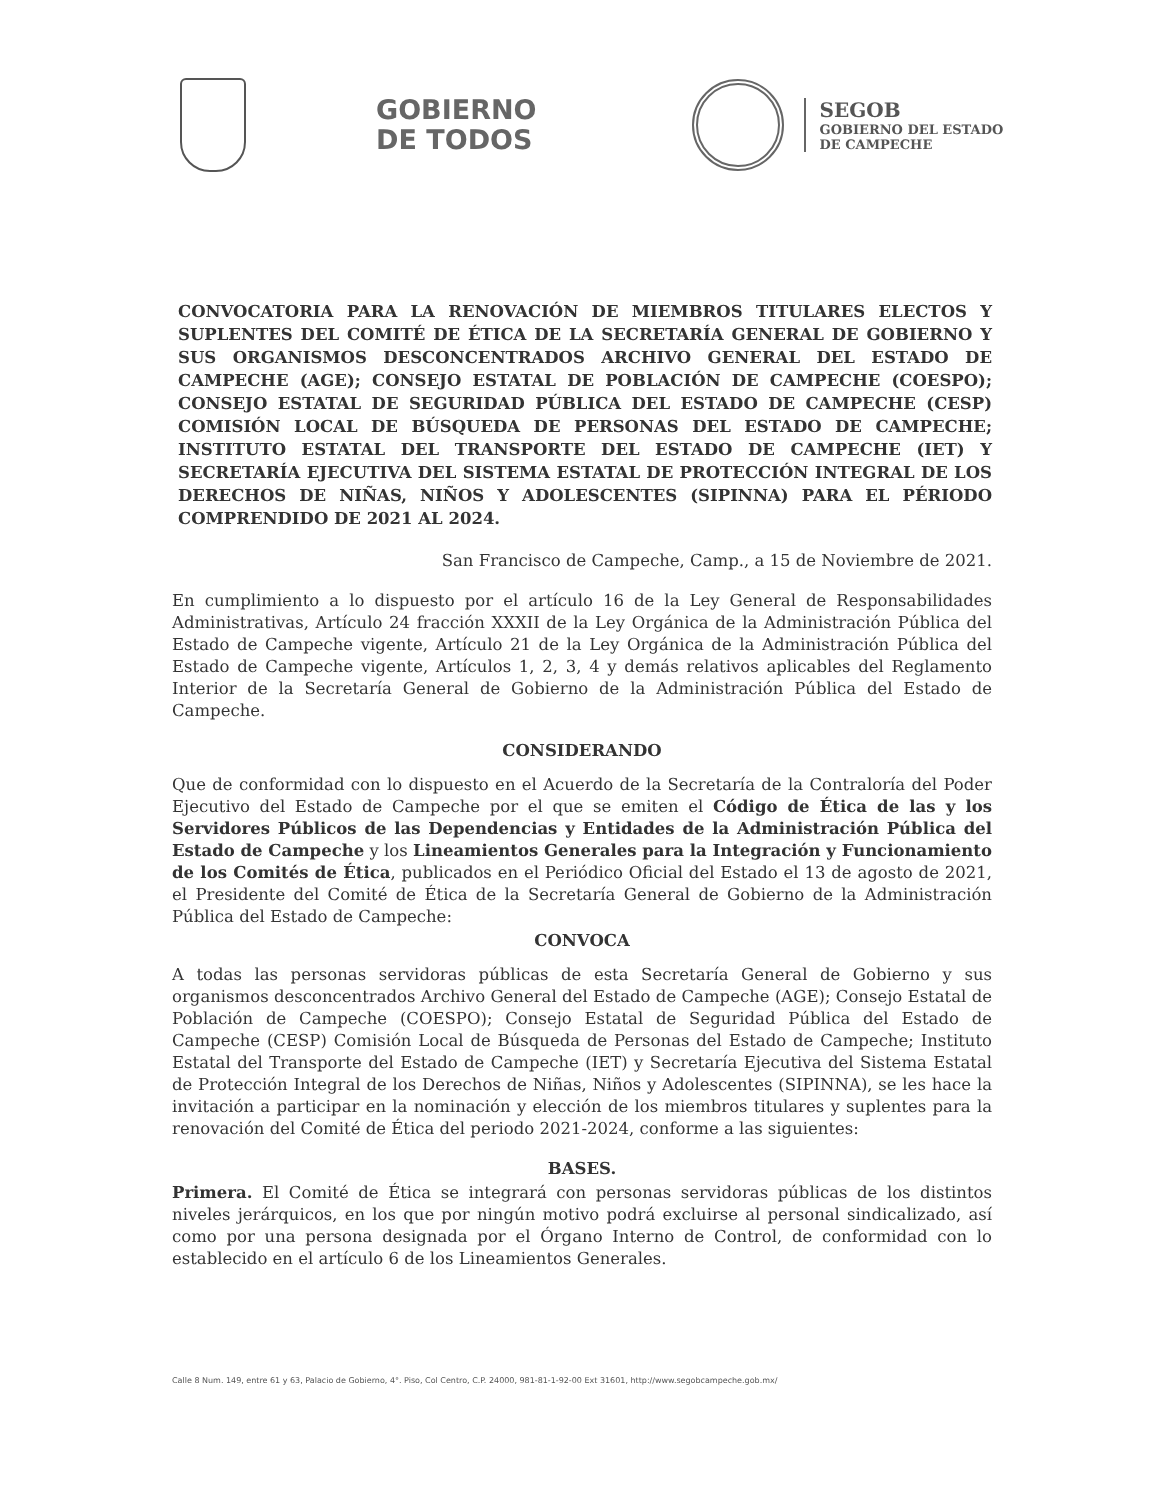GOBIERNO
DE TODOS
SEGOB
GOBIERNO DEL ESTADO
DE CAMPECHE
CONVOCATORIA PARA LA RENOVACIÓN DE MIEMBROS TITULARES ELECTOS Y SUPLENTES DEL COMITÉ DE ÉTICA DE LA SECRETARÍA GENERAL DE GOBIERNO Y SUS ORGANISMOS DESCONCENTRADOS ARCHIVO GENERAL DEL ESTADO DE CAMPECHE (AGE); CONSEJO ESTATAL DE POBLACIÓN DE CAMPECHE (COESPO); CONSEJO ESTATAL DE SEGURIDAD PÚBLICA DEL ESTADO DE CAMPECHE (CESP) COMISIÓN LOCAL DE BÚSQUEDA DE PERSONAS DEL ESTADO DE CAMPECHE; INSTITUTO ESTATAL DEL TRANSPORTE DEL ESTADO DE CAMPECHE (IET) Y SECRETARÍA EJECUTIVA DEL SISTEMA ESTATAL DE PROTECCIÓN INTEGRAL DE LOS DERECHOS DE NIÑAS, NIÑOS Y ADOLESCENTES (SIPINNA) PARA EL PÉRIODO COMPRENDIDO DE 2021 AL 2024.
San Francisco de Campeche, Camp., a 15 de Noviembre de 2021.
En cumplimiento a lo dispuesto por el artículo 16 de la Ley General de Responsabilidades Administrativas, Artículo 24 fracción XXXII de la Ley Orgánica de la Administración Pública del Estado de Campeche vigente, Artículo 21 de la Ley Orgánica de la Administración Pública del Estado de Campeche vigente, Artículos 1, 2, 3, 4 y demás relativos aplicables del Reglamento Interior de la Secretaría General de Gobierno de la Administración Pública del Estado de Campeche.
CONSIDERANDO
Que de conformidad con lo dispuesto en el Acuerdo de la Secretaría de la Contraloría del Poder Ejecutivo del Estado de Campeche por el que se emiten el Código de Ética de las y los Servidores Públicos de las Dependencias y Entidades de la Administración Pública del Estado de Campeche y los Lineamientos Generales para la Integración y Funcionamiento de los Comités de Ética, publicados en el Periódico Oficial del Estado el 13 de agosto de 2021, el Presidente del Comité de Ética de la Secretaría General de Gobierno de la Administración Pública del Estado de Campeche:
CONVOCA
A todas las personas servidoras públicas de esta Secretaría General de Gobierno y sus organismos desconcentrados Archivo General del Estado de Campeche (AGE); Consejo Estatal de Población de Campeche (COESPO); Consejo Estatal de Seguridad Pública del Estado de Campeche (CESP) Comisión Local de Búsqueda de Personas del Estado de Campeche; Instituto Estatal del Transporte del Estado de Campeche (IET) y Secretaría Ejecutiva del Sistema Estatal de Protección Integral de los Derechos de Niñas, Niños y Adolescentes (SIPINNA), se les hace la invitación a participar en la nominación y elección de los miembros titulares y suplentes para la renovación del Comité de Ética del periodo 2021-2024, conforme a las siguientes:
BASES.
Primera. El Comité de Ética se integrará con personas servidoras públicas de los distintos niveles jerárquicos, en los que por ningún motivo podrá excluirse al personal sindicalizado, así como por una persona designada por el Órgano Interno de Control, de conformidad con lo establecido en el artículo 6 de los Lineamientos Generales.
Calle 8 Num. 149, entre 61 y 63, Palacio de Gobierno, 4°. Piso, Col Centro, C.P. 24000, 981-81-1-92-00 Ext 31601, http://www.segobcampeche.gob.mx/